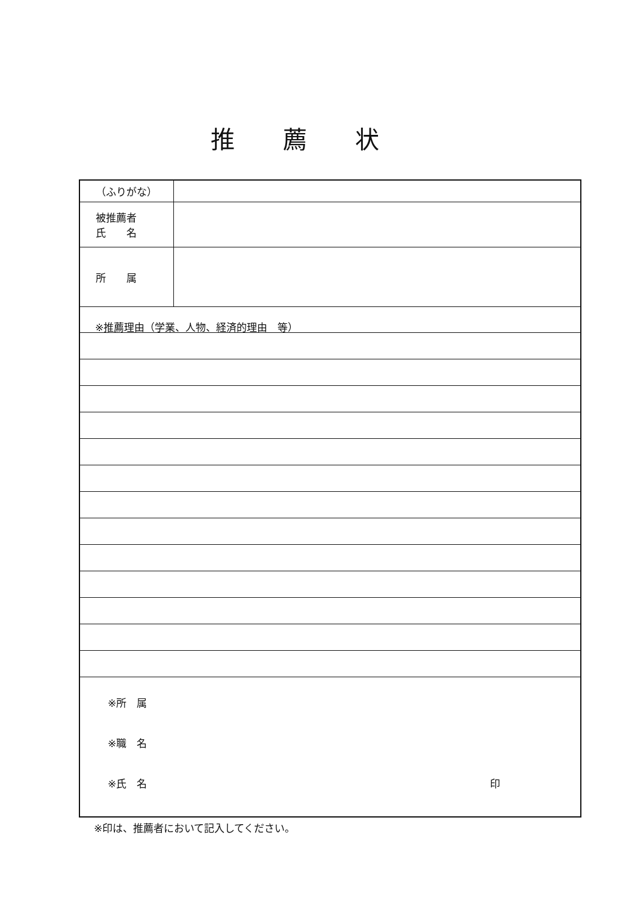推薦状
| （ふりがな） | |
| 被推薦者 氏 名 | |
| 所 属 | |
| ※推薦理由（学業、人物、経済的理由 等） | |
| ※所 属 ※職 名 ※氏 名 印 | |
※印は、推薦者において記入してください。